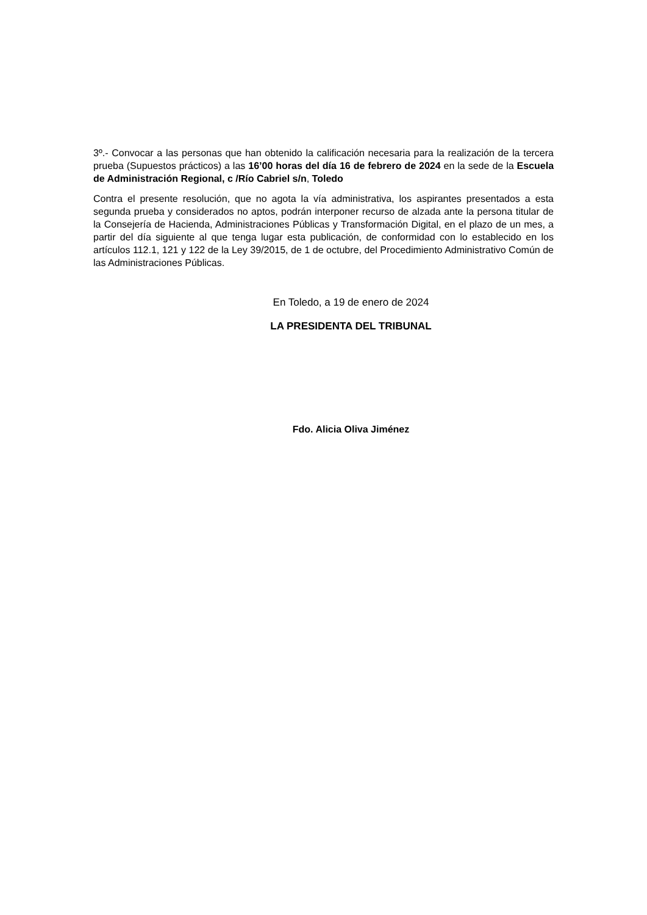3º.- Convocar a las personas que han obtenido la calificación necesaria para la realización de la tercera prueba (Supuestos prácticos) a las 16’00 horas del día 16 de febrero de 2024 en la sede de la Escuela de Administración Regional, c /Río Cabriel s/n, Toledo
Contra el presente resolución, que no agota la vía administrativa, los aspirantes presentados a esta segunda prueba y considerados no aptos, podrán interponer recurso de alzada ante la persona titular de la Consejería de Hacienda, Administraciones Públicas y Transformación Digital, en el plazo de un mes, a partir del día siguiente al que tenga lugar esta publicación, de conformidad con lo establecido en los artículos 112.1, 121 y 122 de la Ley 39/2015, de 1 de octubre, del Procedimiento Administrativo Común de las Administraciones Públicas.
En Toledo, a 19 de enero de 2024
LA PRESIDENTA DEL TRIBUNAL
Fdo. Alicia Oliva Jiménez